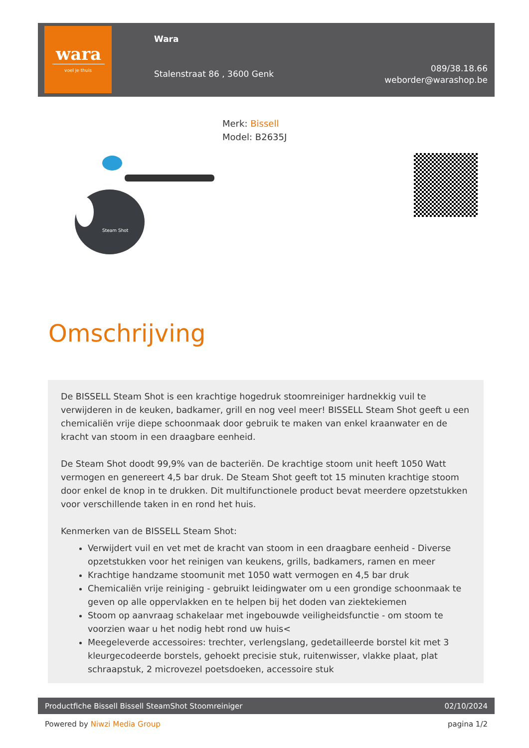wara
voel je thuis
Wara
Stalenstraat 86 , 3600 Genk
089/38.18.66
weborder@warashop.be
Merk: Bissell
Model: B2635J
Steam Shot
Omschrijving
De BISSELL Steam Shot is een krachtige hogedruk stoomreiniger hardnekkig vuil te verwijderen in de keuken, badkamer, grill en nog veel meer! BISSELL Steam Shot geeft u een chemicaliën vrije diepe schoonmaak door gebruik te maken van enkel kraanwater en de kracht van stoom in een draagbare eenheid.
De Steam Shot doodt 99,9% van de bacteriën. De krachtige stoom unit heeft 1050 Watt vermogen en genereert 4,5 bar druk. De Steam Shot geeft tot 15 minuten krachtige stoom door enkel de knop in te drukken. Dit multifunctionele product bevat meerdere opzetstukken voor verschillende taken in en rond het huis.
Kenmerken van de BISSELL Steam Shot:
Verwijdert vuil en vet met de kracht van stoom in een draagbare eenheid - Diverse opzetstukken voor het reinigen van keukens, grills, badkamers, ramen en meer
Krachtige handzame stoomunit met 1050 watt vermogen en 4,5 bar druk
Chemicaliën vrije reiniging - gebruikt leidingwater om u een grondige schoonmaak te geven op alle oppervlakken en te helpen bij het doden van ziektekiemen
Stoom op aanvraag schakelaar met ingebouwde veiligheidsfunctie - om stoom te voorzien waar u het nodig hebt rond uw huis<
Meegeleverde accessoires: trechter, verlengslang, gedetailleerde borstel kit met 3 kleurgecodeerde borstels, gehoekt precisie stuk, ruitenwisser, vlakke plaat, plat schraapstuk, 2 microvezel poetsdoeken, accessoire stuk
Productfiche Bissell Bissell SteamShot Stoomreiniger 02/10/2024
Powered by Niwzi Media Group pagina 1/2